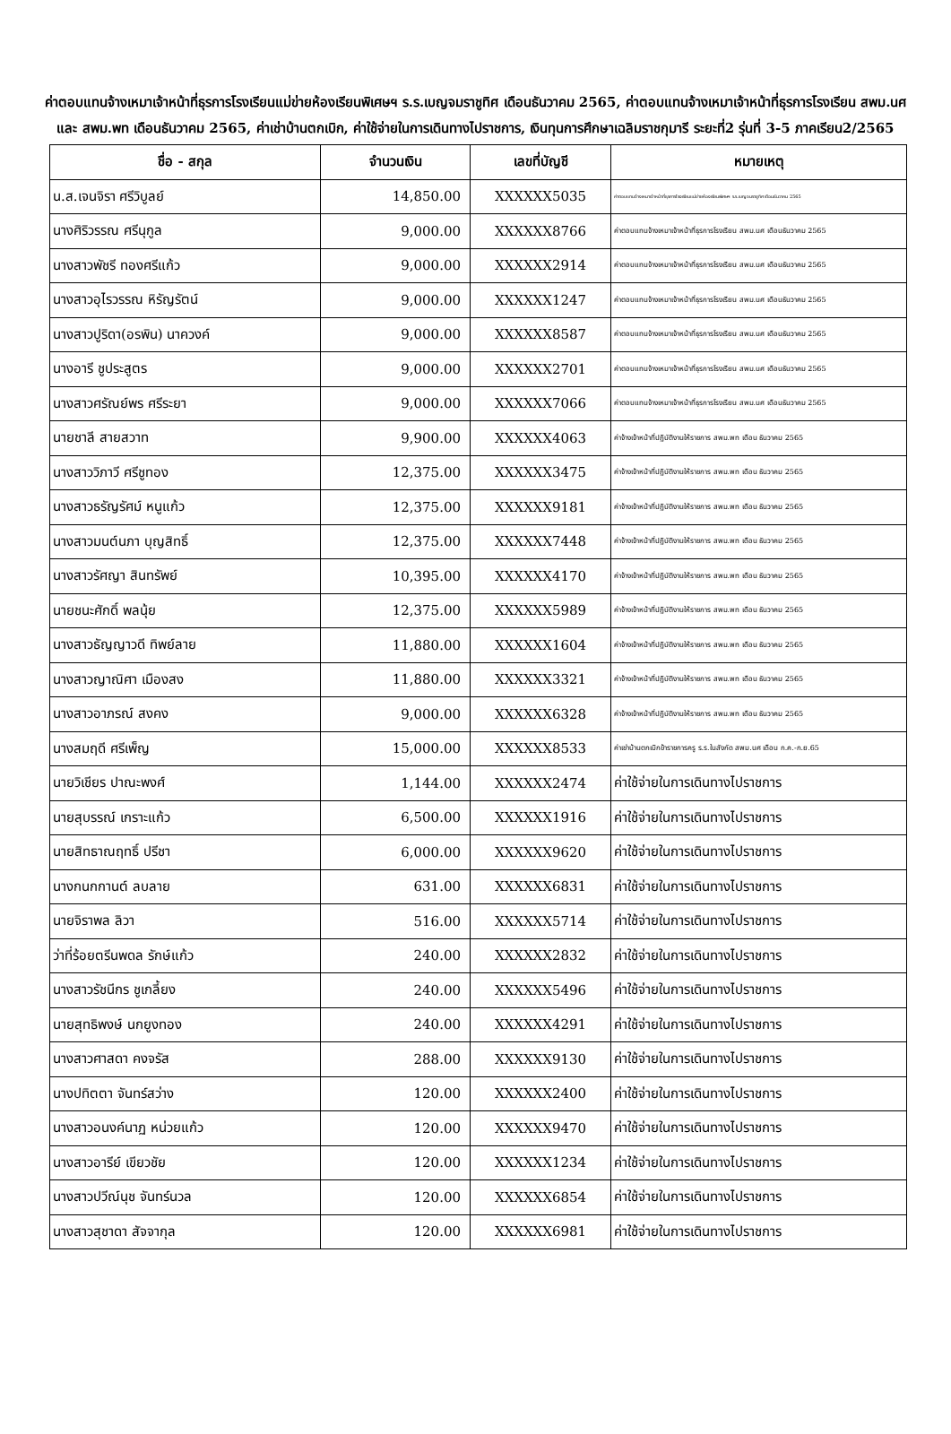ค่าตอบแทนจ้างเหมาเจ้าหน้าที่ธุรการโรงเรียนแม่ข่ายห้องเรียนพิเศษฯ ร.ร.เบญจมราชูทิศ เดือนธันวาคม 2565, ค่าตอบแทนจ้างเหมาเจ้าหน้าที่ธุรการโรงเรียน สพม.นศ และ สพม.พท เดือนธันวาคม 2565, ค่าเช่าบ้านตกเบิก, ค่าใช้จ่ายในการเดินทางไปราชการ, เงินทุนการศึกษาเฉลิมราชกุมารี ระยะที่2 รุ่นที่ 3-5 ภาคเรียน2/2565
| ชื่อ - สกุล | จำนวนเงิน | เลขที่บัญชี | หมายเหตุ |
| --- | --- | --- | --- |
| น.ส.เจนจิรา ศรีวิบูลย์ | 14,850.00 | XXXXXX5035 | ค่าตอบแทนจ้างเหมาเจ้าหน้าที่ธุรการโรงเรียนแม่ข่ายห้องเรียนพิเศษฯ ร.ร.เบญจมราชูทิศ เดือนธันวาคม 2565 |
| นางศิริวรรณ ศรีนุกูล | 9,000.00 | XXXXXX8766 | ค่าตอบแทนจ้างเหมาเจ้าหน้าที่ธุรการโรงเรียน สพม.นศ เดือนธันวาคม 2565 |
| นางสาวพัชรี ทองศรีแก้ว | 9,000.00 | XXXXXX2914 | ค่าตอบแทนจ้างเหมาเจ้าหน้าที่ธุรการโรงเรียน สพม.นศ เดือนธันวาคม 2565 |
| นางสาวอุไรวรรณ หิรัญรัตน์ | 9,000.00 | XXXXXX1247 | ค่าตอบแทนจ้างเหมาเจ้าหน้าที่ธุรการโรงเรียน สพม.นศ เดือนธันวาคม 2565 |
| นางสาวปูริดา(อรพิน) นาควงค์ | 9,000.00 | XXXXXX8587 | ค่าตอบแทนจ้างเหมาเจ้าหน้าที่ธุรการโรงเรียน สพม.นศ เดือนธันวาคม 2565 |
| นางอารี ชูประสูตร | 9,000.00 | XXXXXX2701 | ค่าตอบแทนจ้างเหมาเจ้าหน้าที่ธุรการโรงเรียน สพม.นศ เดือนธันวาคม 2565 |
| นางสาวศรัณย์พร ศรีระยา | 9,000.00 | XXXXXX7066 | ค่าตอบแทนจ้างเหมาเจ้าหน้าที่ธุรการโรงเรียน สพม.นศ เดือนธันวาคม 2565 |
| นายชาลี สายสวาท | 9,900.00 | XXXXXX4063 | ค่าจ้างเจ้าหน้าที่ปฏิบัติงานให้ราชการ สพม.พท เดือน ธันวาคม 2565 |
| นางสาววิภาวี ศรีชูทอง | 12,375.00 | XXXXXX3475 | ค่าจ้างเจ้าหน้าที่ปฏิบัติงานให้ราชการ สพม.พท เดือน ธันวาคม 2565 |
| นางสาวธรัญรัศม์ หนูแก้ว | 12,375.00 | XXXXXX9181 | ค่าจ้างเจ้าหน้าที่ปฏิบัติงานให้ราชการ สพม.พท เดือน ธันวาคม 2565 |
| นางสาวมนต์นภา บุญสิทธิ์ | 12,375.00 | XXXXXX7448 | ค่าจ้างเจ้าหน้าที่ปฏิบัติงานให้ราชการ สพม.พท เดือน ธันวาคม 2565 |
| นางสาวรัศญา สินทรัพย์ | 10,395.00 | XXXXXX4170 | ค่าจ้างเจ้าหน้าที่ปฏิบัติงานให้ราชการ สพม.พท เดือน ธันวาคม 2565 |
| นายชนะศักดิ์ พลนุ้ย | 12,375.00 | XXXXXX5989 | ค่าจ้างเจ้าหน้าที่ปฏิบัติงานให้ราชการ สพม.พท เดือน ธันวาคม 2565 |
| นางสาวธัญญาวดี ทิพย์ลาย | 11,880.00 | XXXXXX1604 | ค่าจ้างเจ้าหน้าที่ปฏิบัติงานให้ราชการ สพม.พท เดือน ธันวาคม 2565 |
| นางสาวญาณิศา เมืองสง | 11,880.00 | XXXXXX3321 | ค่าจ้างเจ้าหน้าที่ปฏิบัติงานให้ราชการ สพม.พท เดือน ธันวาคม 2565 |
| นางสาวอาภรณ์ สงคง | 9,000.00 | XXXXXX6328 | ค่าจ้างเจ้าหน้าที่ปฏิบัติงานให้ราชการ สพม.พท เดือน ธันวาคม 2565 |
| นางสมฤดี ศรีเพ็ญ | 15,000.00 | XXXXXX8533 | ค่าเช่าบ้านตกเบิกข้าราชการครู ร.ร.ในสังกัด สพม.นศ เดือน ก.ค.-ก.ย.65 |
| นายวิเชียร ปาณะพงศ์ | 1,144.00 | XXXXXX2474 | ค่าใช้จ่ายในการเดินทางไปราชการ |
| นายสุบรรณ์ เกราะแก้ว | 6,500.00 | XXXXXX1916 | ค่าใช้จ่ายในการเดินทางไปราชการ |
| นายสิทธาณฤทธิ์ ปรีชา | 6,000.00 | XXXXXX9620 | ค่าใช้จ่ายในการเดินทางไปราชการ |
| นางกนกกานต์ ลบลาย | 631.00 | XXXXXX6831 | ค่าใช้จ่ายในการเดินทางไปราชการ |
| นายจิราพล ลิวา | 516.00 | XXXXXX5714 | ค่าใช้จ่ายในการเดินทางไปราชการ |
| ว่าที่ร้อยตรีนพดล รักษ์แก้ว | 240.00 | XXXXXX2832 | ค่าใช้จ่ายในการเดินทางไปราชการ |
| นางสาวรัชนีกร ชูเกลี้ยง | 240.00 | XXXXXX5496 | ค่าใช้จ่ายในการเดินทางไปราชการ |
| นายสุทธิพงษ์ นกยูงทอง | 240.00 | XXXXXX4291 | ค่าใช้จ่ายในการเดินทางไปราชการ |
| นางสาวศาสดา คงจรัส | 288.00 | XXXXXX9130 | ค่าใช้จ่ายในการเดินทางไปราชการ |
| นางปทิตตา จันทร์สว่าง | 120.00 | XXXXXX2400 | ค่าใช้จ่ายในการเดินทางไปราชการ |
| นางสาวอนงค์นาฏ หน่วยแก้ว | 120.00 | XXXXXX9470 | ค่าใช้จ่ายในการเดินทางไปราชการ |
| นางสาวอารีย์ เขียวชัย | 120.00 | XXXXXX1234 | ค่าใช้จ่ายในการเดินทางไปราชการ |
| นางสาวปวีณ์นุช จันทร์นวล | 120.00 | XXXXXX6854 | ค่าใช้จ่ายในการเดินทางไปราชการ |
| นางสาวสุชาดา สัจจากุล | 120.00 | XXXXXX6981 | ค่าใช้จ่ายในการเดินทางไปราชการ |